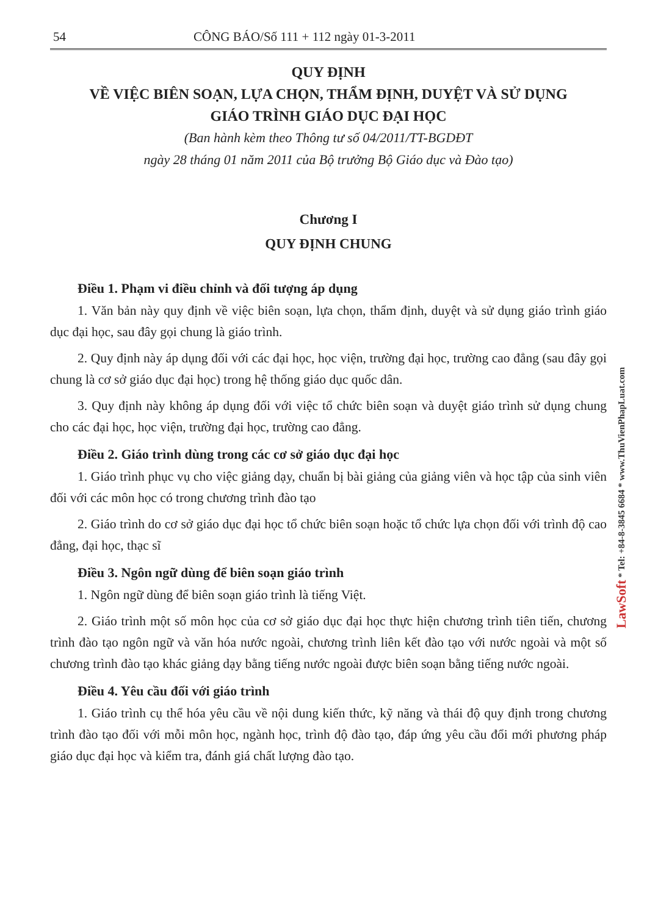54 CÔNG BÁO/Số 111 + 112 ngày 01-3-2011
QUY ĐỊNH
VỀ VIỆC BIÊN SOẠN, LỰA CHỌN, THẨM ĐỊNH, DUYỆT VÀ SỬ DỤNG
GIÁO TRÌNH GIÁO DỤC ĐẠI HỌC
(Ban hành kèm theo Thông tư số 04/2011/TT-BGDĐT
ngày 28 tháng 01 năm 2011 của Bộ trưởng Bộ Giáo dục và Đào tạo)
Chương I
QUY ĐỊNH CHUNG
Điều 1. Phạm vi điều chỉnh và đối tượng áp dụng
1. Văn bản này quy định về việc biên soạn, lựa chọn, thẩm định, duyệt và sử dụng giáo trình giáo dục đại học, sau đây gọi chung là giáo trình.
2. Quy định này áp dụng đối với các đại học, học viện, trường đại học, trường cao đẳng (sau đây gọi chung là cơ sở giáo dục đại học) trong hệ thống giáo dục quốc dân.
3. Quy định này không áp dụng đối với việc tổ chức biên soạn và duyệt giáo trình sử dụng chung cho các đại học, học viện, trường đại học, trường cao đẳng.
Điều 2. Giáo trình dùng trong các cơ sở giáo dục đại học
1. Giáo trình phục vụ cho việc giảng dạy, chuẩn bị bài giảng của giảng viên và học tập của sinh viên đối với các môn học có trong chương trình đào tạo
2. Giáo trình do cơ sở giáo dục đại học tổ chức biên soạn hoặc tổ chức lựa chọn đối với trình độ cao đẳng, đại học, thạc sĩ
Điều 3. Ngôn ngữ dùng để biên soạn giáo trình
1. Ngôn ngữ dùng để biên soạn giáo trình là tiếng Việt.
2. Giáo trình một số môn học của cơ sở giáo dục đại học thực hiện chương trình tiên tiến, chương trình đào tạo ngôn ngữ và văn hóa nước ngoài, chương trình liên kết đào tạo với nước ngoài và một số chương trình đào tạo khác giảng dạy bằng tiếng nước ngoài được biên soạn bằng tiếng nước ngoài.
Điều 4. Yêu cầu đối với giáo trình
1. Giáo trình cụ thể hóa yêu cầu về nội dung kiến thức, kỹ năng và thái độ quy định trong chương trình đào tạo đối với mỗi môn học, ngành học, trình độ đào tạo, đáp ứng yêu cầu đổi mới phương pháp giáo dục đại học và kiểm tra, đánh giá chất lượng đào tạo.
LawSoft * Tel: +84-8-3845 6684 * www.ThuVienPhapLuat.com